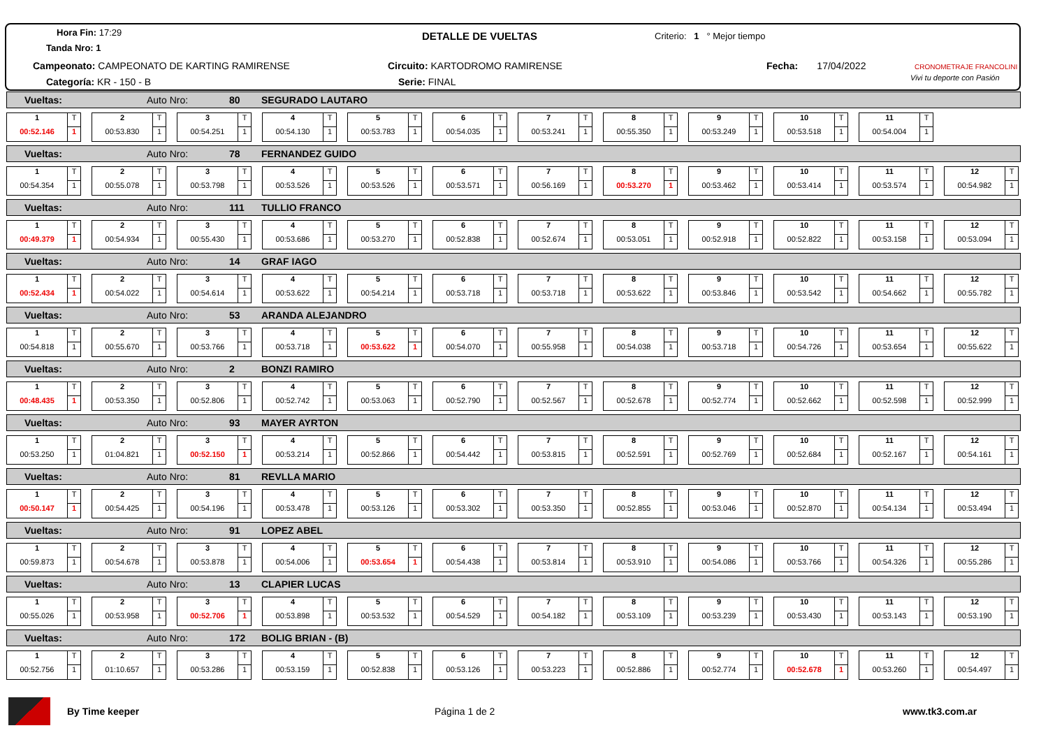Hora Fin: 17:29
Tanda Nro: 1
Campeonato: CAMPEONATO DE KARTING RAMIRENSE
Categoría: KR - 150 - B
DETALLE DE VUELTAS
Circuito: KARTODROMO RAMIRENSE
Serie: FINAL
Criterio: 1 ° Mejor tiempo
Fecha: 17/04/2022 CRONOMETRAJE FRANCOLINI
Vivi tu deporte con Pasión
Vueltas: Auto Nro: 80 SEGURADO LAUTARO
1 T 00:52.146 1 2 T 00:53.830 1 3 T 00:54.251 1 4 T 00:54.130 1 5 T 00:53.783 1 6 T 00:54.035 1 7 T 00:53.241 1 8 T 00:55.350 1 9 T 00:53.249 1 10 T 00:53.518 1
11 T 00:54.004 1
Vueltas: Auto Nro: 78 FERNANDEZ GUIDO
1 T 00:54.354 1 2 T 00:55.078 1 3 T 00:53.798 1 4 T 00:53.526 1 5 T 00:53.526 1 6 T 00:53.571 1 7 T 00:56.169 1 8 T 00:53.270 1 9 T 00:53.462 1 10 T 00:53.414 1
11 T 00:53.574 1
12 T 00:54.982 1
Vueltas: Auto Nro: 111 TULLIO FRANCO
1 T 00:49.379 1 2 T 00:54.934 1 3 T 00:55.430 1 4 T 00:53.686 1 5 T 00:53.270 1 6 T 00:52.838 1 7 T 00:52.674 1 8 T 00:53.051 1 9 T 00:52.918 1 10 T 00:52.822 1
11 T 00:53.158 1
12 T 00:53.094 1
Vueltas: Auto Nro: 14 GRAF IAGO
1 T 00:52.434 1 2 T 00:54.022 1 3 T 00:54.614 1 4 T 00:53.622 1 5 T 00:54.214 1 6 T 00:53.718 1 7 T 00:53.718 1 8 T 00:53.622 1 9 T 00:53.846 1 10 T 00:53.542 1
11 T 00:54.662 1
12 T 00:55.782 1
Vueltas: Auto Nro: 53 ARANDA ALEJANDRO
1 T 00:54.818 1 2 T 00:55.670 1 3 T 00:53.766 1 4 T 00:53.718 1 5 T 00:53.622 1 6 T 00:54.070 1 7 T 00:55.958 1 8 T 00:54.038 1 9 T 00:53.718 1 10 T 00:54.726 1
11 T 00:53.654 1
12 T 00:55.622 1
Vueltas: Auto Nro: 2 BONZI RAMIRO
1 T 00:48.435 1 2 T 00:53.350 1 3 T 00:52.806 1 4 T 00:52.742 1 5 T 00:53.063 1 6 T 00:52.790 1 7 T 00:52.567 1 8 T 00:52.678 1 9 T 00:52.774 1 10 T 00:52.662 1
11 T 00:52.598 1
12 T 00:52.999 1
Vueltas: Auto Nro: 93 MAYER AYRTON
1 T 00:53.250 1 2 T 01:04.821 1 3 T 00:52.150 1 4 T 00:53.214 1 5 T 00:52.866 1 6 T 00:54.442 1 7 T 00:53.815 1 8 T 00:52.591 1 9 T 00:52.769 1 10 T 00:52.684 1
11 T 00:52.167 1
12 T 00:54.161 1
Vueltas: Auto Nro: 81 REVLLA MARIO
1 T 00:50.147 1 2 T 00:54.425 1 3 T 00:54.196 1 4 T 00:53.478 1 5 T 00:53.126 1 6 T 00:53.302 1 7 T 00:53.350 1 8 T 00:52.855 1 9 T 00:53.046 1 10 T 00:52.870 1
11 T 00:54.134 1
12 T 00:53.494 1
Vueltas: Auto Nro: 91 LOPEZ ABEL
1 T 00:59.873 1 2 T 00:54.678 1 3 T 00:53.878 1 4 T 00:54.006 1 5 T 00:53.654 1 6 T 00:54.438 1 7 T 00:53.814 1 8 T 00:53.910 1 9 T 00:54.086 1 10 T 00:53.766 1
11 T 00:54.326 1
12 T 00:55.286 1
Vueltas: Auto Nro: 13 CLAPIER LUCAS
1 T 00:55.026 1 2 T 00:53.958 1 3 T 00:52.706 1 4 T 00:53.898 1 5 T 00:53.532 1 6 T 00:54.529 1 7 T 00:54.182 1 8 T 00:53.109 1 9 T 00:53.239 1 10 T 00:53.430 1
11 T 00:53.143 1
12 T 00:53.190 1
Vueltas: Auto Nro: 172 BOLIG BRIAN - (B)
1 T 00:52.756 1 2 T 01:10.657 1 3 T 00:53.286 1 4 T 00:53.159 1 5 T 00:52.838 1 6 T 00:53.126 1 7 T 00:53.223 1 8 T 00:52.886 1 9 T 00:52.774 1 10 T 00:52.678 1
11 T 00:53.260 1
12 T 00:54.497 1
By Time keeper Página 1 de 2 www.tk3.com.ar